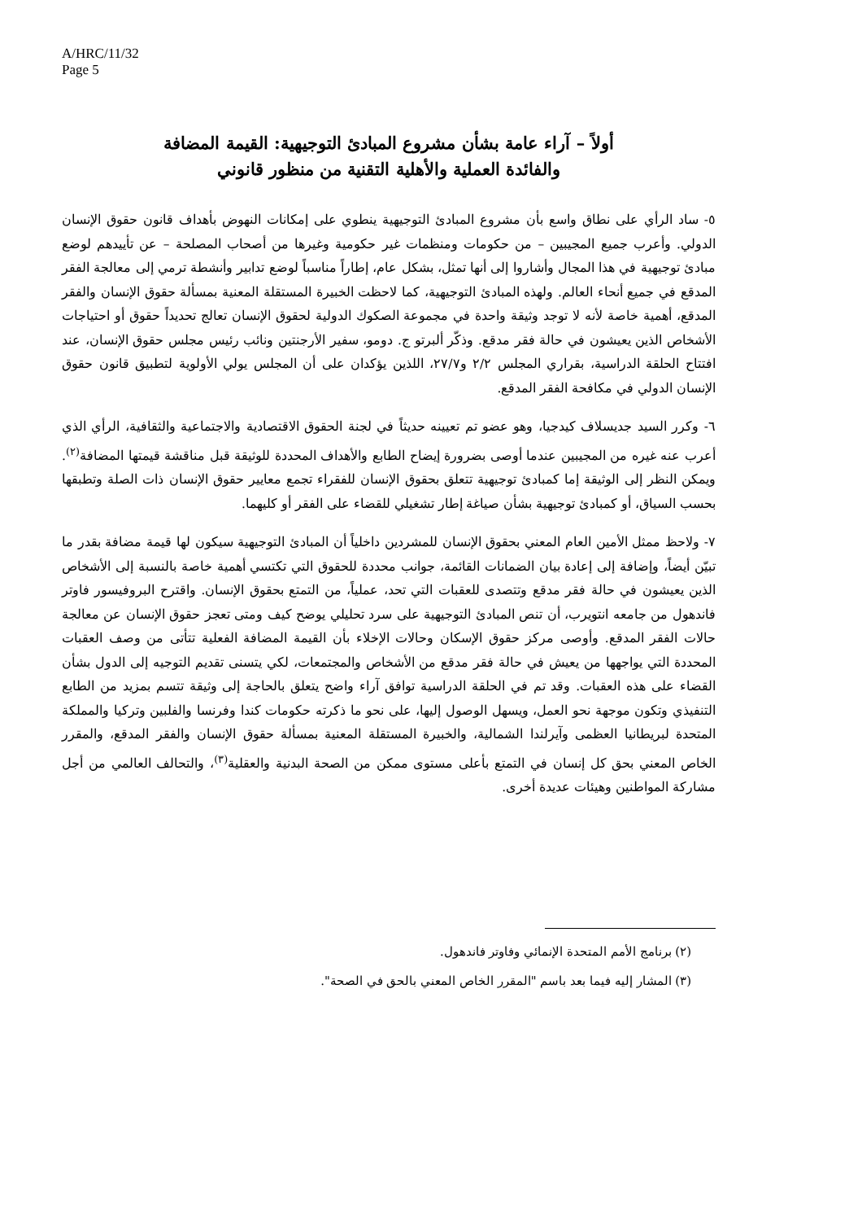A/HRC/11/32
Page 5
أولاً – آراء عامة بشأن مشروع المبادئ التوجيهية: القيمة المضافة
والفائدة العملية والأهلية التقنية من منظور قانوني
٥- ساد الرأي على نطاق واسع بأن مشروع المبادئ التوجيهية ينطوي على إمكانات النهوض بأهداف قانون حقوق الإنسان الدولي. وأعرب جميع المجيبين – من حكومات ومنظمات غير حكومية وغيرها من أصحاب المصلحة – عن تأييدهم لوضع مبادئ توجيهية في هذا المجال وأشاروا إلى أنها تمثل، بشكل عام، إطاراً مناسباً لوضع تدابير وأنشطة ترمي إلى معالجة الفقر المدقع في جميع أنحاء العالم. ولهذه المبادئ التوجيهية، كما لاحظت الخبيرة المستقلة المعنية بمسألة حقوق الإنسان والفقر المدقع، أهمية خاصة لأنه لا توجد وثيقة واحدة في مجموعة الصكوك الدولية لحقوق الإنسان تعالج تحديداً حقوق أو احتياجات الأشخاص الذين يعيشون في حالة فقر مدقع. وذكّر ألبرتو ج. دومو، سفير الأرجنتين ونائب رئيس مجلس حقوق الإنسان، عند افتتاح الحلقة الدراسية، بقراري المجلس ٢/٢ و٢٧/٧، اللذين يؤكدان على أن المجلس يولي الأولوية لتطبيق قانون حقوق الإنسان الدولي في مكافحة الفقر المدقع.
٦- وكرر السيد جديسلاف كيدجيا، وهو عضو تم تعيينه حديثاً في لجنة الحقوق الاقتصادية والاجتماعية والثقافية، الرأي الذي أعرب عنه غيره من المجيبين عندما أوصى بضرورة إيضاح الطابع والأهداف المحددة للوثيقة قبل مناقشة قيمتها المضافة<sup>(٢)</sup>. ويمكن النظر إلى الوثيقة إما كمبادئ توجيهية تتعلق بحقوق الإنسان للفقراء تجمع معايير حقوق الإنسان ذات الصلة وتطبقها بحسب السياق، أو كمبادئ توجيهية بشأن صياغة إطار تشغيلي للقضاء على الفقر أو كليهما.
٧- ولاحظ ممثل الأمين العام المعني بحقوق الإنسان للمشردين داخلياً أن المبادئ التوجيهية سيكون لها قيمة مضافة بقدر ما تبيّن أيضاً، وإضافة إلى إعادة بيان الضمانات القائمة، جوانب محددة للحقوق التي تكتسي أهمية خاصة بالنسبة إلى الأشخاص الذين يعيشون في حالة فقر مدقع وتتصدى للعقبات التي تحد، عملياً، من التمتع بحقوق الإنسان. واقترح البروفيسور فاوتر فاندهول من جامعه انتويرب، أن تنص المبادئ التوجيهية على سرد تحليلي يوضح كيف ومتى تعجز حقوق الإنسان عن معالجة حالات الفقر المدقع. وأوصى مركز حقوق الإسكان وحالات الإخلاء بأن القيمة المضافة الفعلية تتأتى من وصف العقبات المحددة التي يواجهها من يعيش في حالة فقر مدقع من الأشخاص والمجتمعات، لكي يتسنى تقديم التوجيه إلى الدول بشأن القضاء على هذه العقبات. وقد تم في الحلقة الدراسية توافق آراء واضح يتعلق بالحاجة إلى وثيقة تتسم بمزيد من الطابع التنفيذي وتكون موجهة نحو العمل، ويسهل الوصول إليها، على نحو ما ذكرته حكومات كندا وفرنسا والفلبين وتركيا والمملكة المتحدة لبريطانيا العظمى وآيرلندا الشمالية، والخبيرة المستقلة المعنية بمسألة حقوق الإنسان والفقر المدقع، والمقرر الخاص المعني بحق كل إنسان في التمتع بأعلى مستوى ممكن من الصحة البدنية والعقلية<sup>(٣)</sup>، والتحالف العالمي من أجل مشاركة المواطنين وهيئات عديدة أخرى.
(٢) برنامج الأمم المتحدة الإنمائي وفاوتر فاندهول.
(٣) المشار إليه فيما بعد باسم "المقرر الخاص المعني بالحق في الصحة".